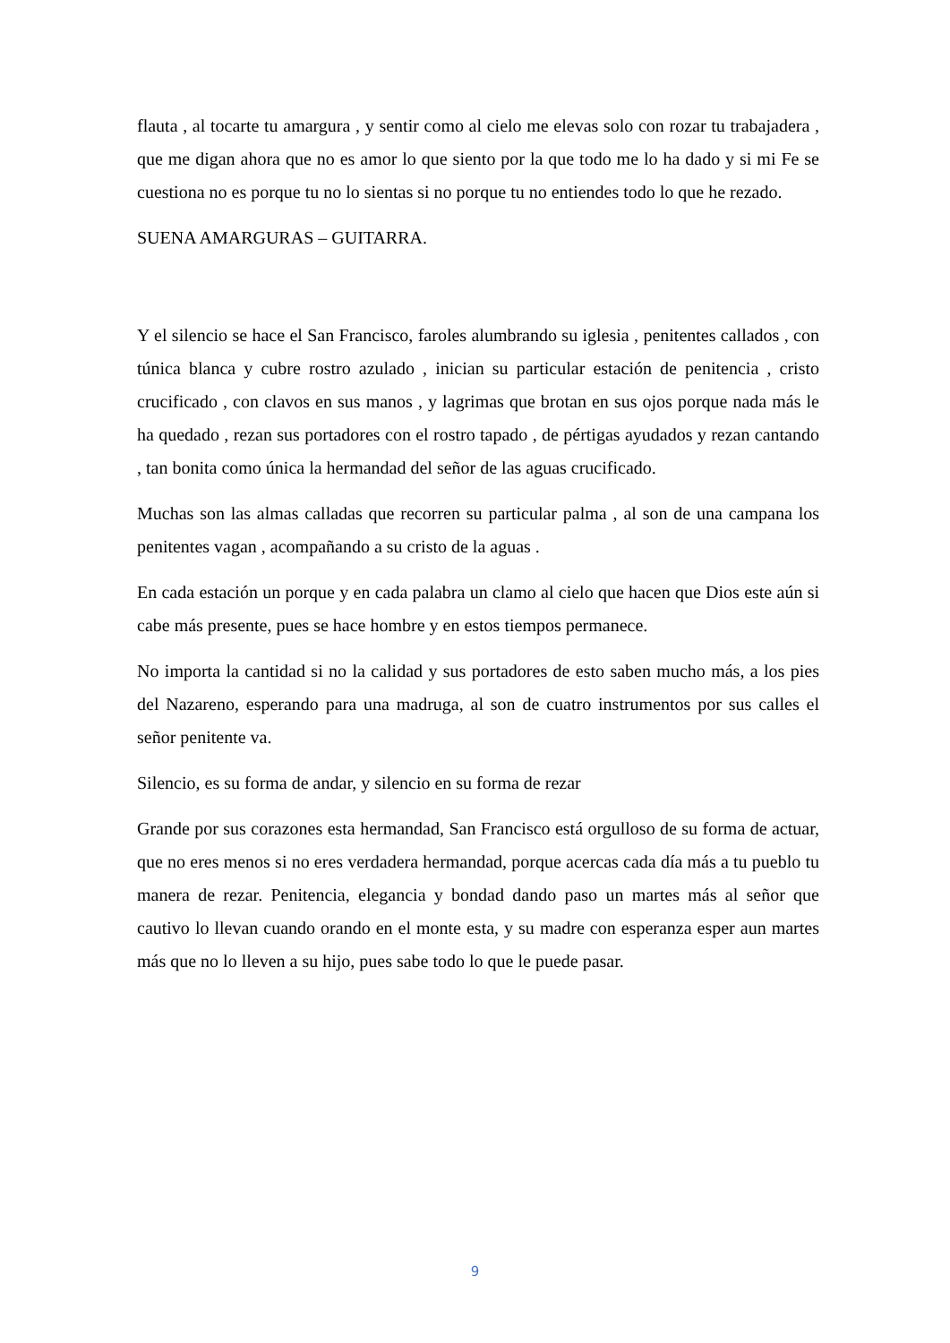flauta , al tocarte tu amargura , y sentir como al cielo me elevas solo con rozar tu trabajadera , que me digan ahora que no es amor lo que siento por la que todo me lo ha dado y si mi Fe se cuestiona no es porque tu no lo sientas si no porque tu no entiendes todo lo que he rezado.
SUENA AMARGURAS – GUITARRA.
Y el silencio se hace el San Francisco, faroles alumbrando su iglesia , penitentes callados , con túnica blanca y cubre rostro azulado , inician su particular estación de penitencia , cristo crucificado , con clavos en sus manos , y lagrimas que brotan en sus ojos porque nada más le ha quedado , rezan sus portadores con el rostro tapado , de pértigas ayudados y rezan cantando , tan bonita como única la hermandad del señor de las aguas crucificado.
Muchas son las almas calladas que recorren su particular palma , al son de una campana los penitentes vagan , acompañando a su cristo de la aguas .
En cada estación un porque y en cada palabra un clamo al cielo que hacen que Dios este aún si cabe más presente, pues se hace hombre y en estos tiempos permanece.
No importa la cantidad si no la calidad y sus portadores de esto saben mucho más, a los pies del Nazareno, esperando para una madruga, al son de cuatro instrumentos por sus calles el señor penitente va.
Silencio, es su forma de andar, y silencio en su forma de rezar
Grande por sus corazones esta hermandad, San Francisco está orgulloso de su forma de actuar, que no eres menos si no eres verdadera hermandad, porque acercas cada día más a tu pueblo tu manera de rezar. Penitencia, elegancia y bondad dando paso un martes más al señor que cautivo lo llevan cuando orando en el monte esta, y su madre con esperanza esper aun martes más que no lo lleven a su hijo, pues sabe todo lo que le puede pasar.
9